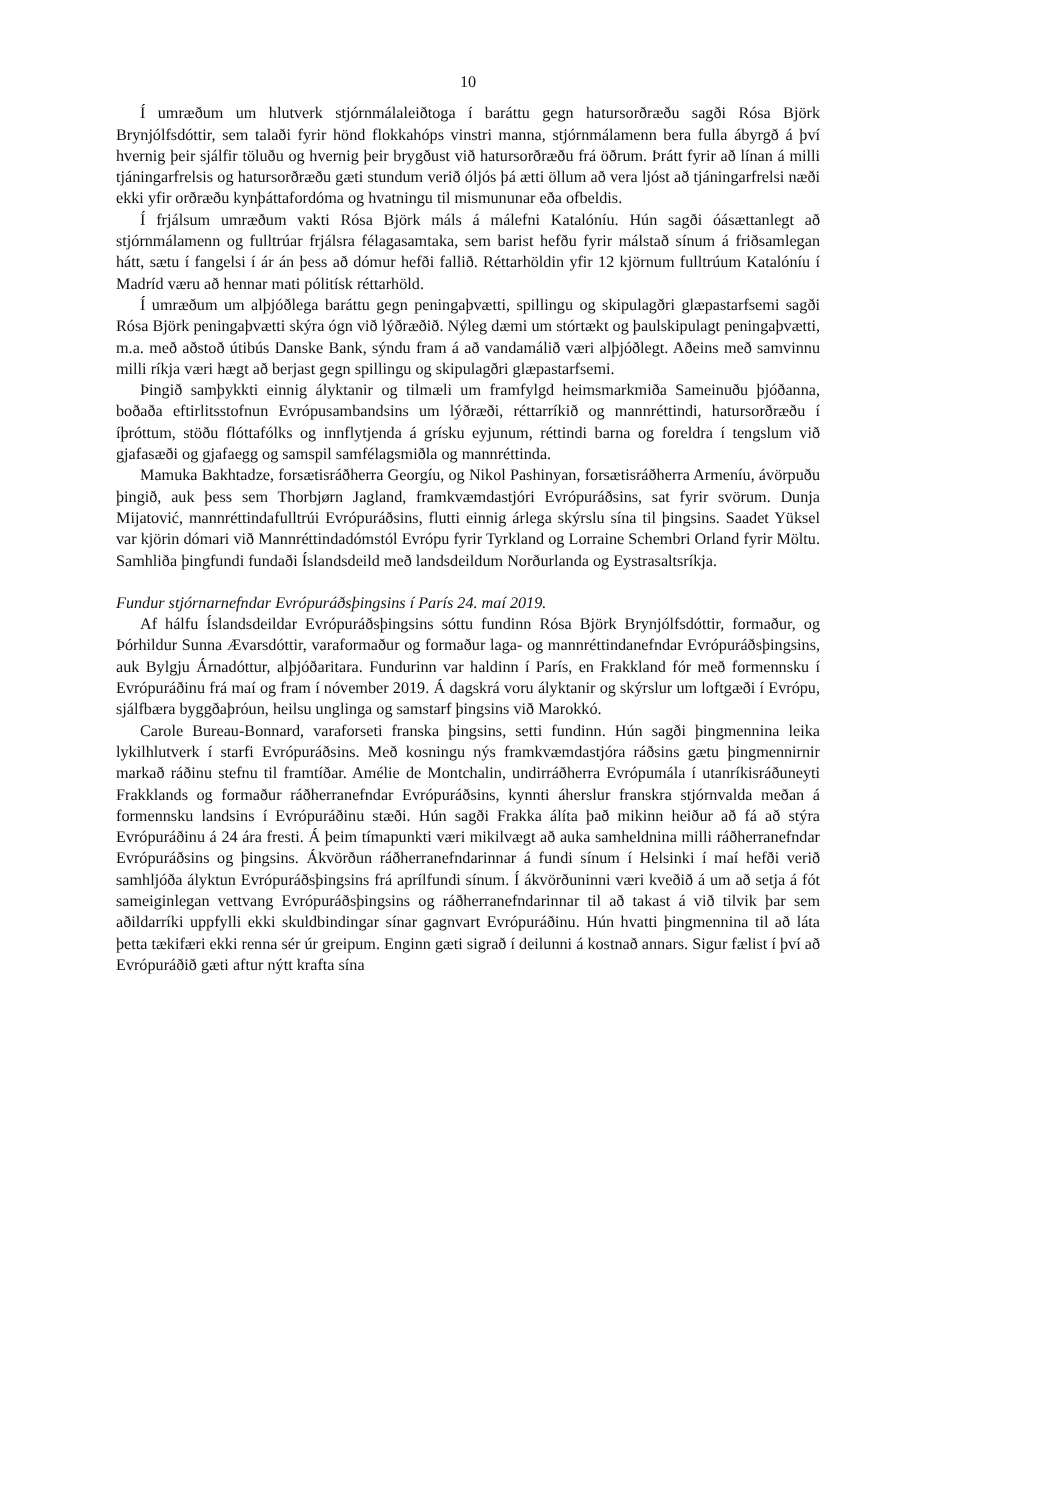10
Í umræðum um hlutverk stjórnmálaleiðtoga í baráttu gegn hatursorðræðu sagði Rósa Björk Brynjólfsdóttir, sem talaði fyrir hönd flokkahóps vinstri manna, stjórnmálamenn bera fulla ábyrgð á því hvernig þeir sjálfir töluðu og hvernig þeir brygðust við hatursorðræðu frá öðrum. Þrátt fyrir að línan á milli tjáningarfrelsis og hatursorðræðu gæti stundum verið óljós þá ætti öllum að vera ljóst að tjáningarfrelsi næði ekki yfir orðræðu kynþáttafordóma og hvatningu til mismununar eða ofbeldis.
Í frjálsum umræðum vakti Rósa Björk máls á málefni Katalóníu. Hún sagði óásættanlegt að stjórnmálamenn og fulltrúar frjálsra félagasamtaka, sem barist hefðu fyrir málstað sínum á friðsamlegan hátt, sætu í fangelsi í ár án þess að dómur hefði fallið. Réttarhöldin yfir 12 kjörnum fulltrúum Katalóníu í Madríd væru að hennar mati pólitísk réttarhöld.
Í umræðum um alþjóðlega baráttu gegn peningaþvætti, spillingu og skipulagðri glæpastarfsemi sagði Rósa Björk peningaþvætti skýra ógn við lýðræðið. Nýleg dæmi um stórtækt og þaulskipulagt peningaþvætti, m.a. með aðstoð útibús Danske Bank, sýndu fram á að vandamálið væri alþjóðlegt. Aðeins með samvinnu milli ríkja væri hægt að berjast gegn spillingu og skipulagðri glæpastarfsemi.
Þingið samþykkti einnig ályktanir og tilmæli um framfylgd heimsmarkmiða Sameinuðu þjóðanna, boðaða eftirlitsstofnun Evrópusambandsins um lýðræði, réttarríkið og mannréttindi, hatursorðræðu í íþróttum, stöðu flóttafólks og innflytjenda á grísku eyjunum, réttindi barna og foreldra í tengslum við gjafasæði og gjafaegg og samspil samfélagsmiðla og mannréttinda.
Mamuka Bakhtadze, forsætisráðherra Georgíu, og Nikol Pashinyan, forsætisráðherra Armeníu, ávörpuðu þingið, auk þess sem Thorbjørn Jagland, framkvæmdastjóri Evrópuráðsins, sat fyrir svörum. Dunja Mijatović, mannréttindafulltrúi Evrópuráðsins, flutti einnig árlega skýrslu sína til þingsins. Saadet Yüksel var kjörin dómari við Mannréttindadómstól Evrópu fyrir Tyrkland og Lorraine Schembri Orland fyrir Möltu. Samhliða þingfundi fundaði Íslandsdeild með landsdeildum Norðurlanda og Eystrasaltsríkja.
Fundur stjórnarnefndar Evrópuráðsþingsins í París 24. maí 2019.
Af hálfu Íslandsdeildar Evrópuráðsþingsins sóttu fundinn Rósa Björk Brynjólfsdóttir, formaður, og Þórhildur Sunna Ævarsdóttir, varaformaður og formaður laga- og mannréttindanefndar Evrópuráðsþingsins, auk Bylgju Árnadóttur, alþjóðaritara. Fundurinn var haldinn í París, en Frakkland fór með formennsku í Evrópuráðinu frá maí og fram í nóvember 2019. Á dagskrá voru ályktanir og skýrslur um loftgæði í Evrópu, sjálfbæra byggðaþróun, heilsu unglinga og samstarf þingsins við Marokkó.
Carole Bureau-Bonnard, varaforseti franska þingsins, setti fundinn. Hún sagði þingmennina leika lykilhlutverk í starfi Evrópuráðsins. Með kosningu nýs framkvæmdastjóra ráðsins gætu þingmennirnir markað ráðinu stefnu til framtíðar. Amélie de Montchalin, undirráðherra Evrópumála í utanríkisráðuneyti Frakklands og formaður ráðherranefndar Evrópuráðsins, kynnti áherslur franskra stjórnvalda meðan á formennsku landsins í Evrópuráðinu stæði. Hún sagði Frakka álíta það mikinn heiður að fá að stýra Evrópuráðinu á 24 ára fresti. Á þeim tímapunkti væri mikilvægt að auka samheldnina milli ráðherranefndar Evrópuráðsins og þingsins. Ákvörðun ráðherranefndarinnar á fundi sínum í Helsinki í maí hefði verið samhljóða ályktun Evrópuráðsþingsins frá aprílfundi sínum. Í ákvörðuninni væri kveðið á um að setja á fót sameiginlegan vettvang Evrópuráðsþingsins og ráðherranefndarinnar til að takast á við tilvik þar sem aðildarríki uppfylli ekki skuldbindingar sínar gagnvart Evrópuráðinu. Hún hvatti þingmennina til að láta þetta tækifæri ekki renna sér úr greipum. Enginn gæti sigrað í deilunni á kostnað annars. Sigur fælist í því að Evrópuráðið gæti aftur nýtt krafta sína